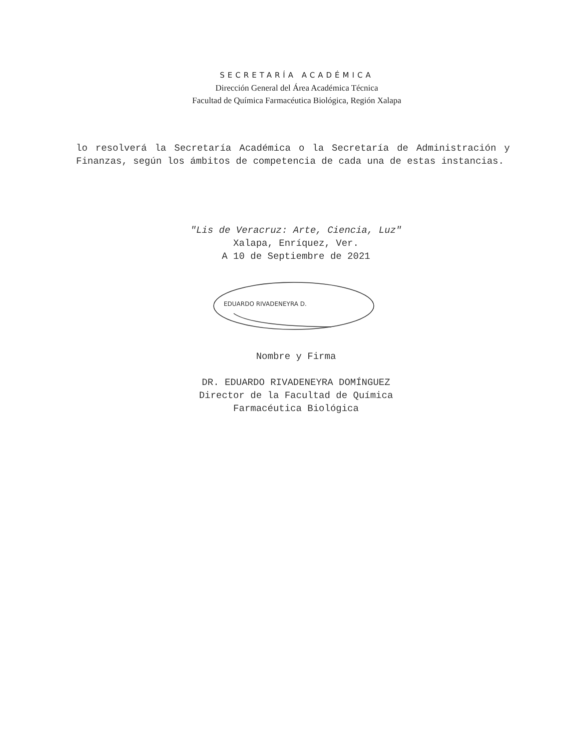SECRETARÍA ACADÉMICA
Dirección General del Área Académica Técnica
Facultad de Química Farmacéutica Biológica, Región Xalapa
lo resolverá la Secretaría Académica o la Secretaría de Administración y Finanzas, según los ámbitos de competencia de cada una de estas instancias.
"Lis de Veracruz: Arte, Ciencia, Luz"
Xalapa, Enríquez, Ver.
A 10 de Septiembre de 2021
EDUARDO RIVADENEYRA D.
Nombre y Firma
DR. EDUARDO RIVADENEYRA DOMÍNGUEZ
Director de la Facultad de Química
Farmacéutica Biológica